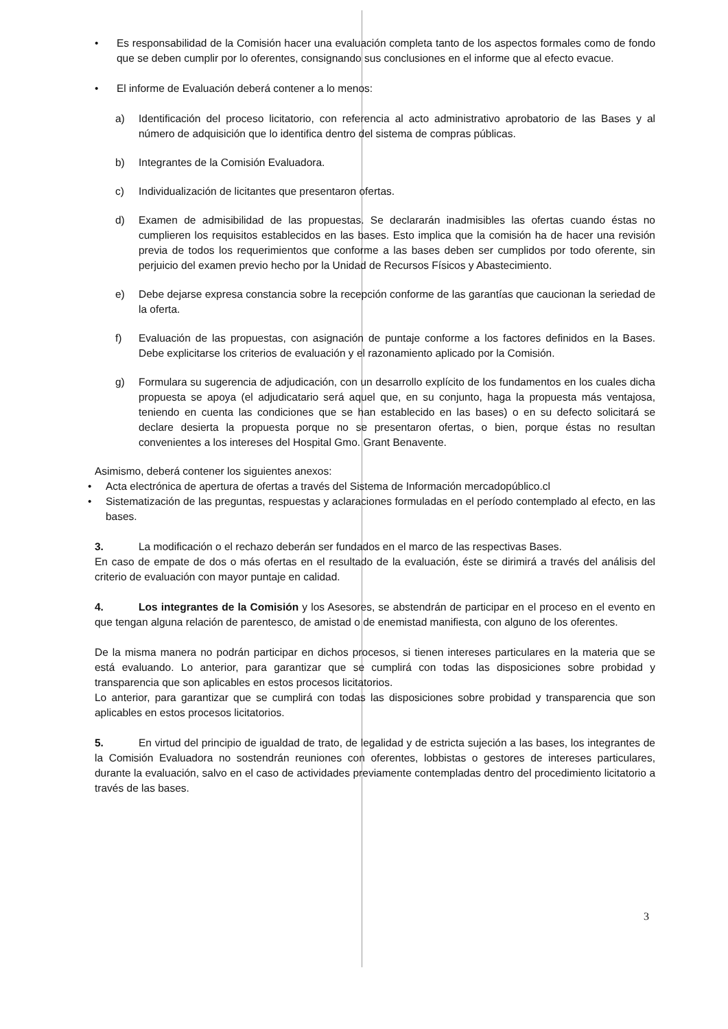• Es responsabilidad de la Comisión hacer una evaluación completa tanto de los aspectos formales como de fondo que se deben cumplir por lo oferentes, consignando sus conclusiones en el informe que al efecto evacue.
• El informe de Evaluación deberá contener a lo menos:
a) Identificación del proceso licitatorio, con referencia al acto administrativo aprobatorio de las Bases y al número de adquisición que lo identifica dentro del sistema de compras públicas.
b) Integrantes de la Comisión Evaluadora.
c) Individualización de licitantes que presentaron ofertas.
d) Examen de admisibilidad de las propuestas. Se declararán inadmisibles las ofertas cuando éstas no cumplieren los requisitos establecidos en las bases. Esto implica que la comisión ha de hacer una revisión previa de todos los requerimientos que conforme a las bases deben ser cumplidos por todo oferente, sin perjuicio del examen previo hecho por la Unidad de Recursos Físicos y Abastecimiento.
e) Debe dejarse expresa constancia sobre la recepción conforme de las garantías que caucionan la seriedad de la oferta.
f) Evaluación de las propuestas, con asignación de puntaje conforme a los factores definidos en la Bases. Debe explicitarse los criterios de evaluación y el razonamiento aplicado por la Comisión.
g) Formulara su sugerencia de adjudicación, con un desarrollo explícito de los fundamentos en los cuales dicha propuesta se apoya (el adjudicatario será aquel que, en su conjunto, haga la propuesta más ventajosa, teniendo en cuenta las condiciones que se han establecido en las bases) o en su defecto solicitará se declare desierta la propuesta porque no se presentaron ofertas, o bien, porque éstas no resultan convenientes a los intereses del Hospital Gmo. Grant Benavente.
Asimismo, deberá contener los siguientes anexos:
• Acta electrónica de apertura de ofertas a través del Sistema de Información mercadopúblico.cl
• Sistematización de las preguntas, respuestas y aclaraciones formuladas en el período contemplado al efecto, en las bases.
3. La modificación o el rechazo deberán ser fundados en el marco de las respectivas Bases.
En caso de empate de dos o más ofertas en el resultado de la evaluación, éste se dirimirá a través del análisis del criterio de evaluación con mayor puntaje en calidad.
4. Los integrantes de la Comisión y los Asesores, se abstendrán de participar en el proceso en el evento en que tengan alguna relación de parentesco, de amistad o de enemistad manifiesta, con alguno de los oferentes.
De la misma manera no podrán participar en dichos procesos, si tienen intereses particulares en la materia que se está evaluando. Lo anterior, para garantizar que se cumplirá con todas las disposiciones sobre probidad y transparencia que son aplicables en estos procesos licitatorios.
Lo anterior, para garantizar que se cumplirá con todas las disposiciones sobre probidad y transparencia que son aplicables en estos procesos licitatorios.
5. En virtud del principio de igualdad de trato, de legalidad y de estricta sujeción a las bases, los integrantes de la Comisión Evaluadora no sostendrán reuniones con oferentes, lobbistas o gestores de intereses particulares, durante la evaluación, salvo en el caso de actividades previamente contempladas dentro del procedimiento licitatorio a través de las bases.
3